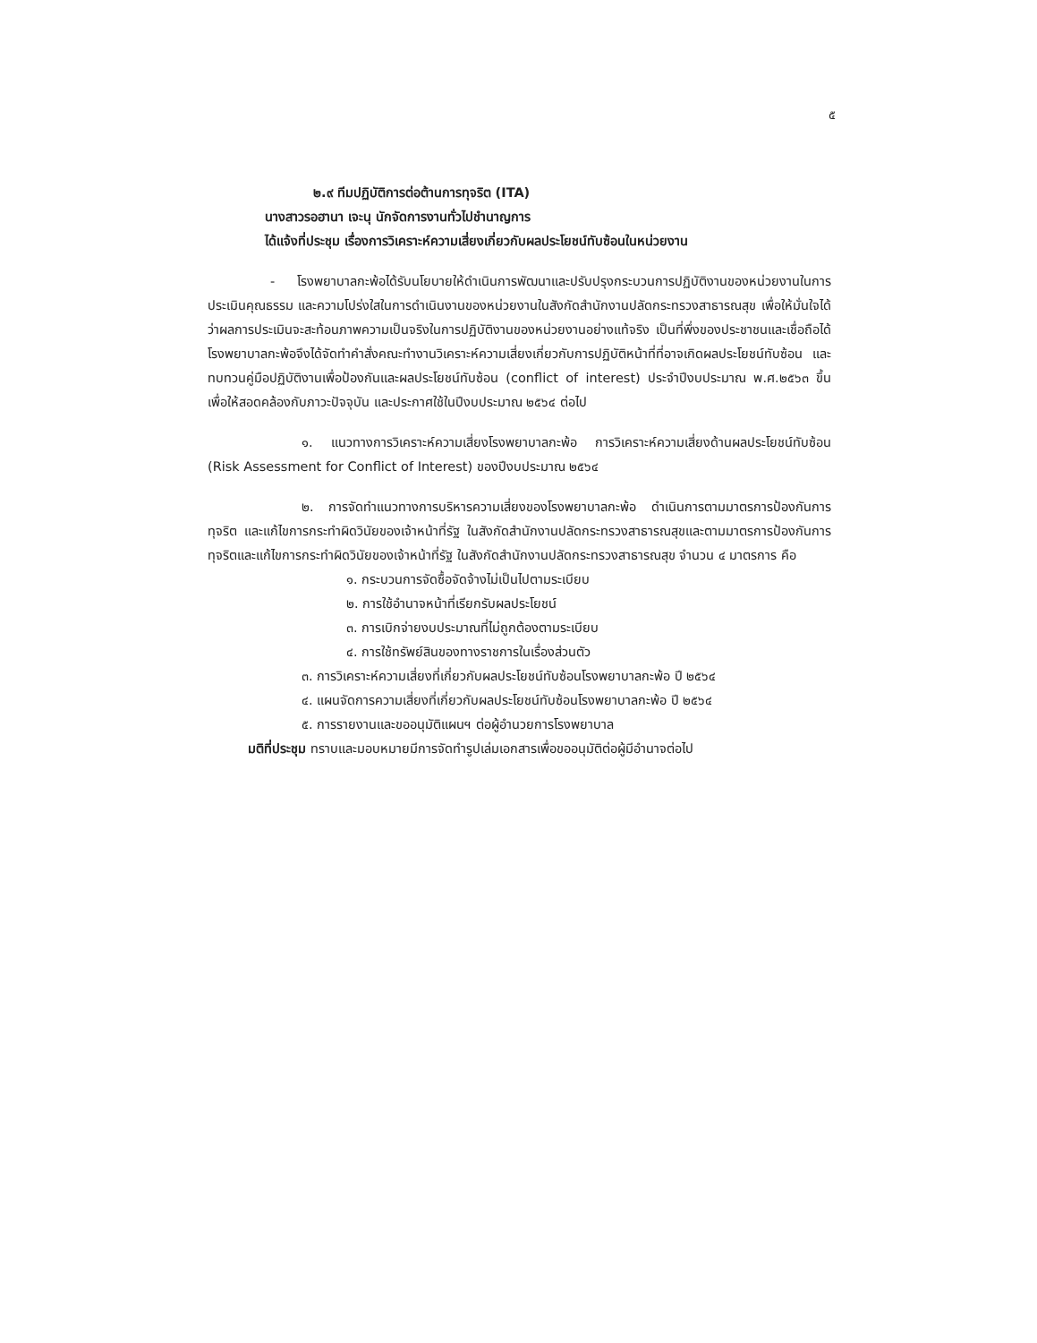๕
๒.๙ ทีมปฏิบัติการต่อต้านการทุจริต (ITA)
นางสาวรอฮานา เจะนุ นักจัดการงานทั่วไปชำนาญการ
ได้แจ้งที่ประชุม เรื่องการวิเคราะห์ความเสี่ยงเกี่ยวกับผลประโยชน์ทับซ้อนในหน่วยงาน
- โรงพยาบาลกะพ้อได้รับนโยบายให้ดำเนินการพัฒนาและปรับปรุงกระบวนการปฏิบัติงานของหน่วยงานในการประเมินคุณธรรม และความโปร่งใสในการดำเนินงานของหน่วยงานในสังกัดสำนักงานปลัดกระทรวงสาธารณสุข เพื่อให้มั่นใจได้ว่าผลการประเมินจะสะท้อนภาพความเป็นจริงในการปฏิบัติงานของหน่วยงานอย่างแท้จริง เป็นที่พึ่งของประชาชนและเชื่อถือได้ โรงพยาบาลกะพ้อจึงได้จัดทำคำสั่งคณะทำงานวิเคราะห์ความเสี่ยงเกี่ยวกับการปฏิบัติหน้าที่ที่อาจเกิดผลประโยชน์ทับซ้อน และทบทวนคู่มือปฏิบัติงานเพื่อป้องกันและผลประโยชน์ทับซ้อน (conflict of interest) ประจำปีงบประมาณ พ.ศ.๒๕๖๓ ขึ้น เพื่อให้สอดคล้องกับภาวะปัจจุบัน และประกาศใช้ในปีงบประมาณ ๒๕๖๔ ต่อไป
๑. แนวทางการวิเคราะห์ความเสี่ยงโรงพยาบาลกะพ้อ การวิเคราะห์ความเสี่ยงด้านผลประโยชน์ทับซ้อน (Risk Assessment for Conflict of Interest) ของปีงบประมาณ ๒๕๖๔
๒. การจัดทำแนวทางการบริหารความเสี่ยงของโรงพยาบาลกะพ้อ ดำเนินการตามมาตรการป้องกันการทุจริต และแก้ไขการกระทำผิดวินัยของเจ้าหน้าที่รัฐ ในสังกัดสำนักงานปลัดกระทรวงสาธารณสุขและตามมาตรการป้องกันการทุจริตและแก้ไขการกระทำผิดวินัยของเจ้าหน้าที่รัฐ ในสังกัดสำนักงานปลัดกระทรวงสาธารณสุข จำนวน ๔ มาตรการ คือ
๑. กระบวนการจัดซื้อจัดจ้างไม่เป็นไปตามระเบียบ
๒. การใช้อำนาจหน้าที่เรียกรับผลประโยชน์
๓. การเบิกจ่ายงบประมาณที่ไม่ถูกต้องตามระเบียบ
๔. การใช้ทรัพย์สินของทางราชการในเรื่องส่วนตัว
๓. การวิเคราะห์ความเสี่ยงที่เกี่ยวกับผลประโยชน์ทับซ้อนโรงพยาบาลกะพ้อ ปี ๒๕๖๔
๔. แผนจัดการความเสี่ยงที่เกี่ยวกับผลประโยชน์ทับซ้อนโรงพยาบาลกะพ้อ ปี ๒๕๖๔
๕. การรายงานและขออนุมัติแผนฯ ต่อผู้อำนวยการโรงพยาบาล
มติที่ประชุม ทราบและมอบหมายมีการจัดทำรูปเล่มเอกสารเพื่อขออนุมัติต่อผู้มีอำนาจต่อไป